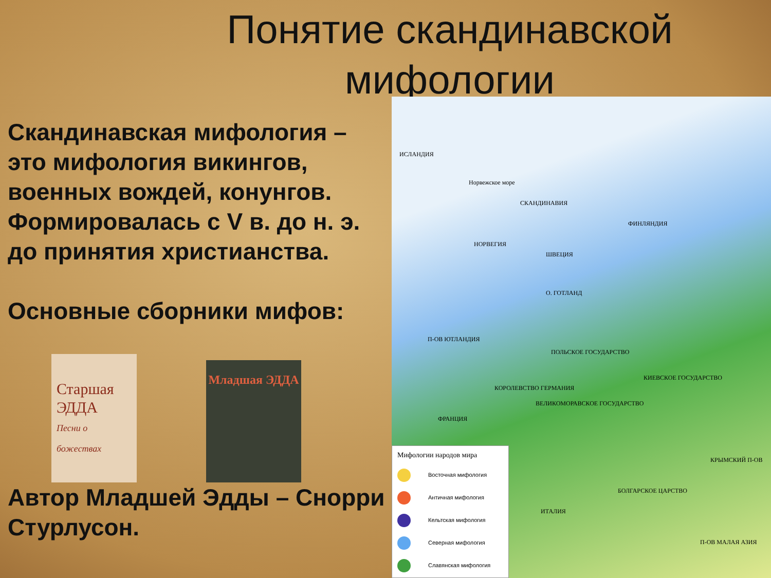Понятие скандинавской
мифологии
Скандинавская мифология – это мифология викингов, военных вождей, конунгов. Формировалась с V в. до н. э. до принятия христианства.
Основные сборники мифов:
Старшая ЭДДА
Песни о божествах
Младшая ЭДДА
Автор Младшей Эдды – Снорри Стурлусон.
ИСЛАНДИЯ
Норвежское море
НОРВЕГИЯ
СКАНДИНАВИЯ
ФИНЛЯНДИЯ
ШВЕЦИЯ
О. ГОТЛАНД
П-ОВ ЮТЛАНДИЯ
ПОЛЬСКОЕ ГОСУДАРСТВО
КИЕВСКОЕ ГОСУДАРСТВО
КОРОЛЕВСТВО ГЕРМАНИЯ
ВЕЛИКОМОРАВСКОЕ ГОСУДАРСТВО
ФРАНЦИЯ
КРЫМСКИЙ П-ОВ
БОЛГАРСКОЕ ЦАРСТВО
ИТАЛИЯ
П-ОВ МАЛАЯ АЗИЯ
Мифологии народов мира
Восточная мифология
Античная мифология
Кельтская мифология
Северная мифология
Славянская мифология